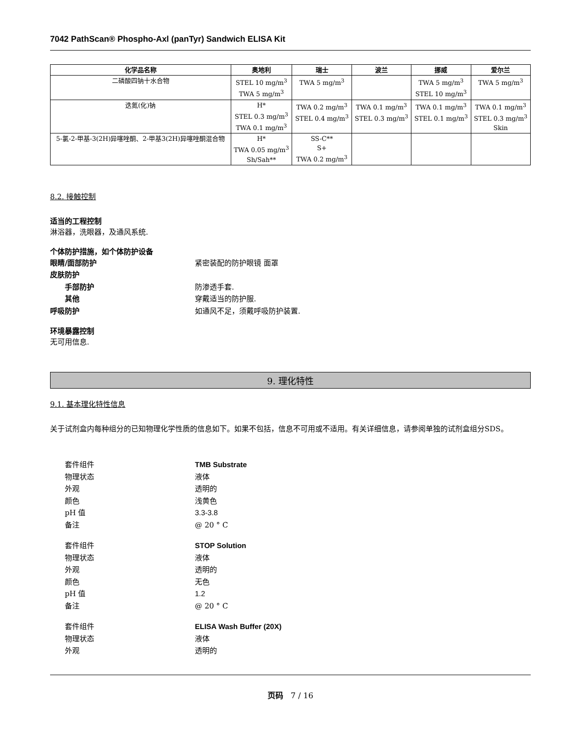7042 PathScan® Phospho-Axl (panTyr) Sandwich ELISA Kit
| 化学品名称 | 奥地利 | 瑞士 | 波兰 | 挪威 | 爱尔兰 |
| --- | --- | --- | --- | --- | --- |
| 二磷酸四钠十水合物 | STEL 10 mg/m<sup>3</sup> TWA 5 mg/m<sup>3</sup> | TWA 5 mg/m<sup>3</sup> | | TWA 5 mg/m<sup>3</sup> STEL 10 mg/m<sup>3</sup> | TWA 5 mg/m<sup>3</sup> |
| 迭氮(化)钠 | H* STEL 0.3 mg/m<sup>3</sup> TWA 0.1 mg/m<sup>3</sup> | TWA 0.2 mg/m<sup>3</sup> STEL 0.4 mg/m<sup>3</sup> | TWA 0.1 mg/m<sup>3</sup> STEL 0.3 mg/m<sup>3</sup> | TWA 0.1 mg/m<sup>3</sup> STEL 0.1 mg/m<sup>3</sup> | TWA 0.1 mg/m<sup>3</sup> STEL 0.3 mg/m<sup>3</sup> Skin |
| 5-氯-2-甲基-3(2H)异噻唑酮、2-甲基3(2H)异噻唑酮混合物 | H* TWA 0.05 mg/m<sup>3</sup> Sh/Sah** | SS-C** S+ TWA 0.2 mg/m<sup>3</sup> | | | |
8.2. 接触控制
适当的工程控制
淋浴器，洗眼器，及通风系统.
个体防护措施，如个体防护设备
眼睛/面部防护 紧密装配的防护眼镜 面罩
皮肤防护
手部防护 防渗透手套.
其他 穿戴适当的防护服.
呼吸防护 如通风不足，须戴呼吸防护装置.
环境暴露控制
无可用信息.
9. 理化特性
9.1. 基本理化特性信息
关于试剂盒内每种组分的已知物理化学性质的信息如下。如果不包括，信息不可用或不适用。有关详细信息，请参阅单独的试剂盒组分SDS。
套件组件 TMB Substrate
物理状态 液体
外观 透明的
颜色 浅黄色
pH 值 3.3-3.8
备注 @ 20 ° C
套件组件 STOP Solution
物理状态 液体
外观 透明的
颜色 无色
pH 值 1.2
备注 @ 20 ° C
套件组件 ELISA Wash Buffer (20X)
物理状态 液体
外观 透明的
页码 7 / 16